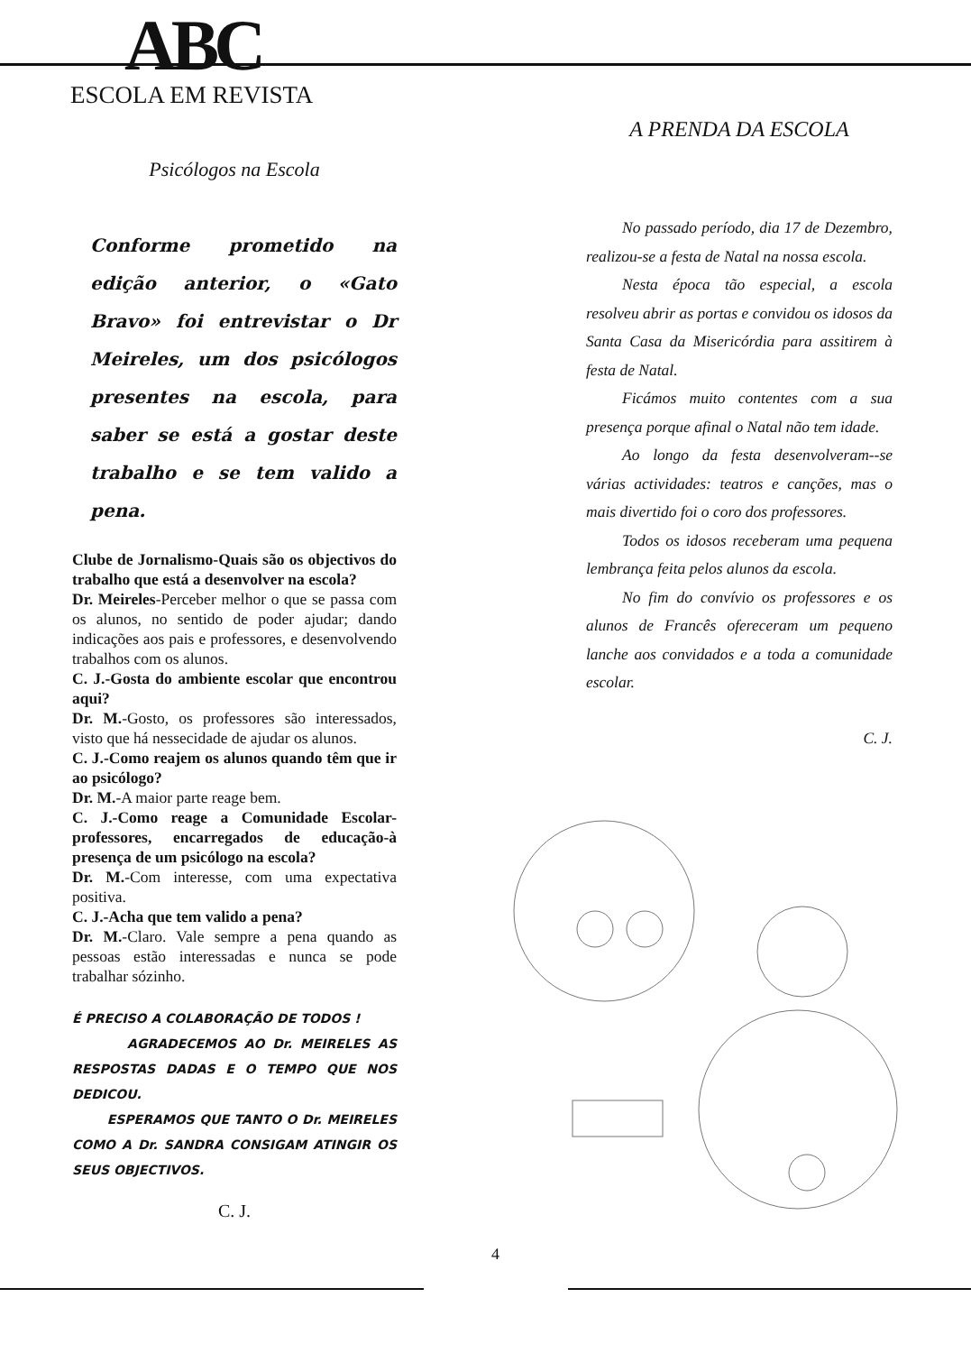ABC
ESCOLA EM REVISTA
Psicólogos na Escola
Conforme prometido na edição anterior, o «Gato Bravo» foi entrevistar o Dr Meireles, um dos psicólogos presentes na escola, para saber se está a gostar deste trabalho e se tem valido a pena.
Clube de Jornalismo-Quais são os objectivos do trabalho que está a desenvolver na escola?
Dr. Meireles-Perceber melhor o que se passa com os alunos, no sentido de poder ajudar; dando indicações aos pais e professores, e desenvolvendo trabalhos com os alunos.
C. J.-Gosta do ambiente escolar que encontrou aqui?
Dr. M.-Gosto, os professores são interessados, visto que há nessecidade de ajudar os alunos.
C. J.-Como reajem os alunos quando têm que ir ao psicólogo?
Dr. M.-A maior parte reage bem.
C. J.-Como reage a Comunidade Escolar-professores, encarregados de educação-à presença de um psicólogo na escola?
Dr. M.-Com interesse, com uma expectativa positiva.
C. J.-Acha que tem valido a pena?
Dr. M.-Claro. Vale sempre a pena quando as pessoas estão interessadas e nunca se pode trabalhar sózinho.
É PRECISO A COLABORAÇÃO DE TODOS !
AGRADECEMOS AO Dr. MEIRELES AS RESPOSTAS DADAS E O TEMPO QUE NOS DEDICOU.
ESPERAMOS QUE TANTO O Dr. MEIRELES COMO A Dr. SANDRA CONSIGAM ATINGIR OS SEUS OBJECTIVOS.
C. J.
A PRENDA DA ESCOLA
No passado período, dia 17 de Dezembro, realizou-se a festa de Natal na nossa escola.
Nesta época tão especial, a escola resolveu abrir as portas e convidou os idosos da Santa Casa da Misericórdia para assitirem à festa de Natal.
Ficámos muito contentes com a sua presença porque afinal o Natal não tem idade.
Ao longo da festa desenvolveram--se várias actividades: teatros e canções, mas o mais divertido foi o coro dos professores.
Todos os idosos receberam uma pequena lembrança feita pelos alunos da escola.
No fim do convívio os professores e os alunos de Francês ofereceram um pequeno lanche aos convidados e a toda a comunidade escolar.
C. J.
4